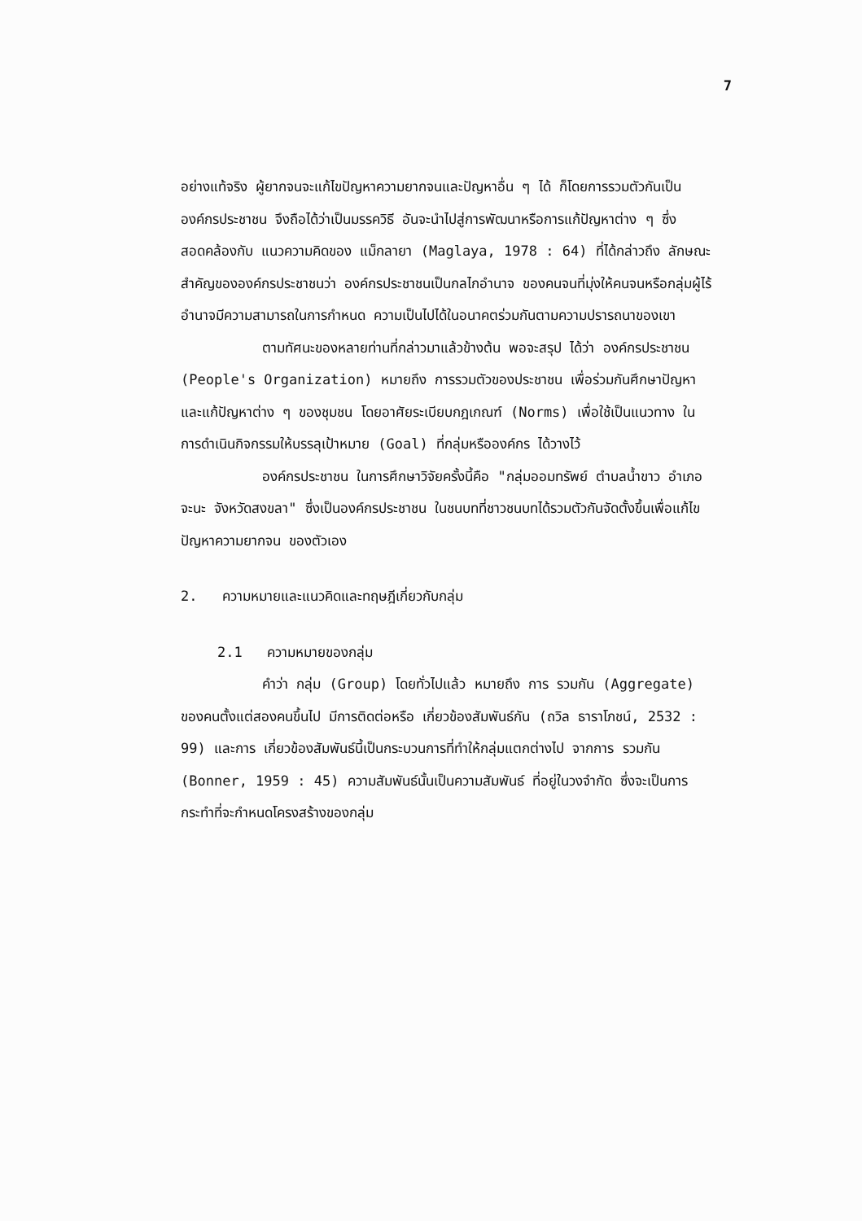7
อย่างแท้จริง ผู้ยากจนจะแก้ไขปัญหาความยากจนและปัญหาอื่น ๆ ได้ ก็โดยการรวมตัวกันเป็นองค์กรประชาชน จึงถือได้ว่าเป็นมรรควิธี อันจะนำไปสู่การพัฒนาหรือการแก้ปัญหาต่าง ๆ ซึ่งสอดคล้องกับ แนวความคิดของ แม็กลายา (Maglaya, 1978 : 64) ที่ได้กล่าวถึง ลักษณะสำคัญขององค์กรประชาชนว่า องค์กรประชาชนเป็นกลไกอำนาจ ของคนจนที่มุ่งให้คนจนหรือกลุ่มผู้ไร้อำนาจมีความสามารถในการกำหนด ความเป็นไปได้ในอนาคตร่วมกันตามความปรารถนาของเขา
ตามทัศนะของหลายท่านที่กล่าวมาแล้วข้างต้น พอจะสรุป ได้ว่า องค์กรประชาชน (People's Organization) หมายถึง การรวมตัวของประชาชน เพื่อร่วมกันศึกษาปัญหา และแก้ปัญหาต่าง ๆ ของชุมชน โดยอาศัยระเบียบกฎเกณฑ์ (Norms) เพื่อใช้เป็นแนวทาง ในการดำเนินกิจกรรมให้บรรลุเป้าหมาย (Goal) ที่กลุ่มหรือองค์กร ได้วางไว้
องค์กรประชาชน ในการศึกษาวิจัยครั้งนี้คือ "กลุ่มออมทรัพย์ ตำบลน้ำขาว อำเภอจะนะ จังหวัดสงขลา" ซึ่งเป็นองค์กรประชาชน ในชนบทที่ชาวชนบทได้รวมตัวกันจัดตั้งขึ้นเพื่อแก้ไขปัญหาความยากจน ของตัวเอง
2. ความหมายและแนวคิดและทฤษฎีเกี่ยวกับกลุ่ม
2.1 ความหมายของกลุ่ม
คำว่า กลุ่ม (Group) โดยทั่วไปแล้ว หมายถึง การ รวมกัน (Aggregate) ของคนตั้งแต่สองคนขึ้นไป มีการติดต่อหรือ เกี่ยวข้องสัมพันธ์กัน (ถวิล ธาราโภชน์, 2532 : 99) และการ เกี่ยวข้องสัมพันธ์นี้เป็นกระบวนการที่ทำให้กลุ่มแตกต่างไป จากการ รวมกัน (Bonner, 1959 : 45) ความสัมพันธ์นั้นเป็นความสัมพันธ์ ที่อยู่ในวงจำกัด ซึ่งจะเป็นการกระทำที่จะกำหนดโครงสร้างของกลุ่ม